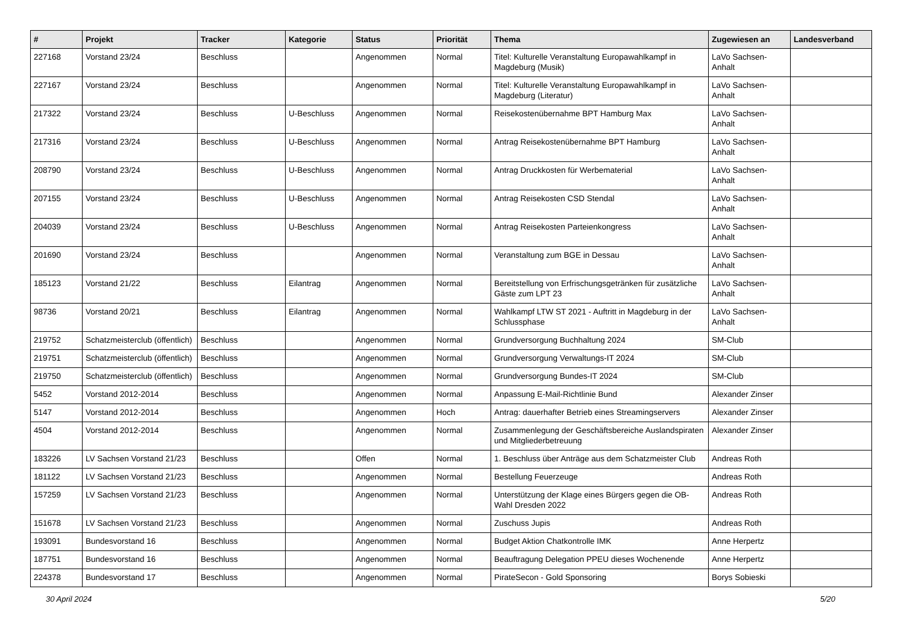| # | Projekt | Tracker | Kategorie | Status | Priorität | Thema | Zugewiesen an | Landesverband |
| --- | --- | --- | --- | --- | --- | --- | --- | --- |
| 227168 | Vorstand 23/24 | Beschluss | | Angenommen | Normal | Titel: Kulturelle Veranstaltung Europawahlkampf in Magdeburg (Musik) | LaVo Sachsen-Anhalt | |
| 227167 | Vorstand 23/24 | Beschluss | | Angenommen | Normal | Titel: Kulturelle Veranstaltung Europawahlkampf in Magdeburg (Literatur) | LaVo Sachsen-Anhalt | |
| 217322 | Vorstand 23/24 | Beschluss | U-Beschluss | Angenommen | Normal | Reisekostenübernahme BPT Hamburg Max | LaVo Sachsen-Anhalt | |
| 217316 | Vorstand 23/24 | Beschluss | U-Beschluss | Angenommen | Normal | Antrag Reisekostenübernahme BPT Hamburg | LaVo Sachsen-Anhalt | |
| 208790 | Vorstand 23/24 | Beschluss | U-Beschluss | Angenommen | Normal | Antrag Druckkosten für Werbematerial | LaVo Sachsen-Anhalt | |
| 207155 | Vorstand 23/24 | Beschluss | U-Beschluss | Angenommen | Normal | Antrag Reisekosten CSD Stendal | LaVo Sachsen-Anhalt | |
| 204039 | Vorstand 23/24 | Beschluss | U-Beschluss | Angenommen | Normal | Antrag Reisekosten Parteienkongress | LaVo Sachsen-Anhalt | |
| 201690 | Vorstand 23/24 | Beschluss | | Angenommen | Normal | Veranstaltung zum BGE in Dessau | LaVo Sachsen-Anhalt | |
| 185123 | Vorstand 21/22 | Beschluss | Eilantrag | Angenommen | Normal | Bereitstellung von Erfrischungsgetränken für zusätzliche Gäste zum LPT 23 | LaVo Sachsen-Anhalt | |
| 98736 | Vorstand 20/21 | Beschluss | Eilantrag | Angenommen | Normal | Wahlkampf LTW ST 2021 - Auftritt in Magdeburg in der Schlussphase | LaVo Sachsen-Anhalt | |
| 219752 | Schatzmeisterclub (öffentlich) | Beschluss | | Angenommen | Normal | Grundversorgung Buchhaltung 2024 | SM-Club | |
| 219751 | Schatzmeisterclub (öffentlich) | Beschluss | | Angenommen | Normal | Grundversorgung Verwaltungs-IT 2024 | SM-Club | |
| 219750 | Schatzmeisterclub (öffentlich) | Beschluss | | Angenommen | Normal | Grundversorgung Bundes-IT 2024 | SM-Club | |
| 5452 | Vorstand 2012-2014 | Beschluss | | Angenommen | Normal | Anpassung E-Mail-Richtlinie Bund | Alexander Zinser | |
| 5147 | Vorstand 2012-2014 | Beschluss | | Angenommen | Hoch | Antrag: dauerhafter Betrieb eines Streamingservers | Alexander Zinser | |
| 4504 | Vorstand 2012-2014 | Beschluss | | Angenommen | Normal | Zusammenlegung der Geschäftsbereiche Auslandspiraten und Mitgliederbetreuung | Alexander Zinser | |
| 183226 | LV Sachsen Vorstand 21/23 | Beschluss | | Offen | Normal | 1. Beschluss über Anträge aus dem Schatzmeister Club | Andreas Roth | |
| 181122 | LV Sachsen Vorstand 21/23 | Beschluss | | Angenommen | Normal | Bestellung Feuerzeuge | Andreas Roth | |
| 157259 | LV Sachsen Vorstand 21/23 | Beschluss | | Angenommen | Normal | Unterstützung der Klage eines Bürgers gegen die OB-Wahl Dresden 2022 | Andreas Roth | |
| 151678 | LV Sachsen Vorstand 21/23 | Beschluss | | Angenommen | Normal | Zuschuss Jupis | Andreas Roth | |
| 193091 | Bundesvorstand 16 | Beschluss | | Angenommen | Normal | Budget Aktion Chatkontrolle IMK | Anne Herpertz | |
| 187751 | Bundesvorstand 16 | Beschluss | | Angenommen | Normal | Beauftragung Delegation PPEU dieses Wochenende | Anne Herpertz | |
| 224378 | Bundesvorstand 17 | Beschluss | | Angenommen | Normal | PirateSecon - Gold Sponsoring | Borys Sobieski | |
30 April 2024 5/20